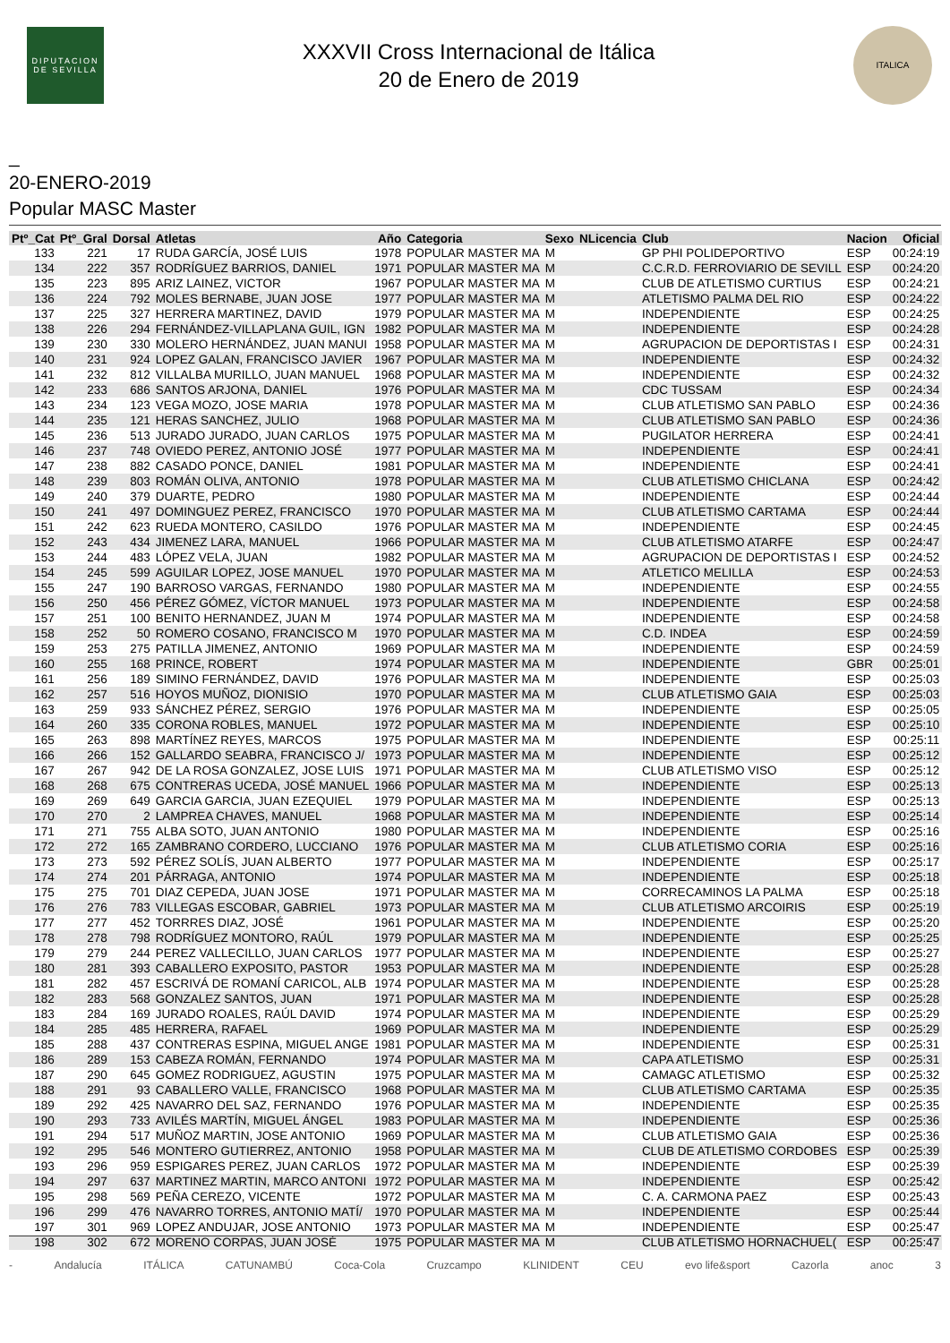DIPUTACION DE SEVILLA
XXXVII Cross Internacional de Itálica
20 de Enero de 2019
ITALICA
_
20-ENERO-2019
Popular MASC Master
| Ptº_Cat | Ptº_Gral | Dorsal | Atletas | Año | Categoria | Sexo | NLicencia | Club | Nacion | Oficial |
| --- | --- | --- | --- | --- | --- | --- | --- | --- | --- | --- |
| 133 | 221 | 17 | RUDA GARCÍA, JOSÉ LUIS | 1978 | POPULAR MASTER MA | M | | GP PHI POLIDEPORTIVO | ESP | 00:24:19 |
| 134 | 222 | 357 | RODRÍGUEZ BARRIOS, DANIEL | 1971 | POPULAR MASTER MA | M | | C.C.R.D. FERROVIARIO DE SEVILL | ESP | 00:24:20 |
| 135 | 223 | 895 | ARIZ LAINEZ, VICTOR | 1967 | POPULAR MASTER MA | M | | CLUB DE ATLETISMO CURTIUS | ESP | 00:24:21 |
| 136 | 224 | 792 | MOLES BERNABE, JUAN JOSE | 1977 | POPULAR MASTER MA | M | | ATLETISMO PALMA DEL RIO | ESP | 00:24:22 |
| 137 | 225 | 327 | HERRERA MARTINEZ, DAVID | 1979 | POPULAR MASTER MA | M | | INDEPENDIENTE | ESP | 00:24:25 |
| 138 | 226 | 294 | FERNÁNDEZ-VILLAPLANA GUIL, IGN | 1982 | POPULAR MASTER MA | M | | INDEPENDIENTE | ESP | 00:24:28 |
| 139 | 230 | 330 | MOLERO HERNÁNDEZ, JUAN MANUI | 1958 | POPULAR MASTER MA | M | | AGRUPACION DE DEPORTISTAS I | ESP | 00:24:31 |
| 140 | 231 | 924 | LOPEZ GALAN, FRANCISCO JAVIER | 1967 | POPULAR MASTER MA | M | | INDEPENDIENTE | ESP | 00:24:32 |
| 141 | 232 | 812 | VILLALBA MURILLO, JUAN MANUEL | 1968 | POPULAR MASTER MA | M | | INDEPENDIENTE | ESP | 00:24:32 |
| 142 | 233 | 686 | SANTOS ARJONA, DANIEL | 1976 | POPULAR MASTER MA | M | | CDC TUSSAM | ESP | 00:24:34 |
| 143 | 234 | 123 | VEGA MOZO, JOSE MARIA | 1978 | POPULAR MASTER MA | M | | CLUB ATLETISMO SAN PABLO | ESP | 00:24:36 |
| 144 | 235 | 121 | HERAS SANCHEZ, JULIO | 1968 | POPULAR MASTER MA | M | | CLUB ATLETISMO SAN PABLO | ESP | 00:24:36 |
| 145 | 236 | 513 | JURADO JURADO, JUAN CARLOS | 1975 | POPULAR MASTER MA | M | | PUGILATOR HERRERA | ESP | 00:24:41 |
| 146 | 237 | 748 | OVIEDO PEREZ, ANTONIO JOSÉ | 1977 | POPULAR MASTER MA | M | | INDEPENDIENTE | ESP | 00:24:41 |
| 147 | 238 | 882 | CASADO PONCE, DANIEL | 1981 | POPULAR MASTER MA | M | | INDEPENDIENTE | ESP | 00:24:41 |
| 148 | 239 | 803 | ROMÁN OLIVA, ANTONIO | 1978 | POPULAR MASTER MA | M | | CLUB ATLETISMO CHICLANA | ESP | 00:24:42 |
| 149 | 240 | 379 | DUARTE, PEDRO | 1980 | POPULAR MASTER MA | M | | INDEPENDIENTE | ESP | 00:24:44 |
| 150 | 241 | 497 | DOMINGUEZ PEREZ, FRANCISCO | 1970 | POPULAR MASTER MA | M | | CLUB ATLETISMO CARTAMA | ESP | 00:24:44 |
| 151 | 242 | 623 | RUEDA MONTERO, CASILDO | 1976 | POPULAR MASTER MA | M | | INDEPENDIENTE | ESP | 00:24:45 |
| 152 | 243 | 434 | JIMENEZ LARA, MANUEL | 1966 | POPULAR MASTER MA | M | | CLUB ATLETISMO ATARFE | ESP | 00:24:47 |
| 153 | 244 | 483 | LÓPEZ VELA, JUAN | 1982 | POPULAR MASTER MA | M | | AGRUPACION DE DEPORTISTAS I | ESP | 00:24:52 |
| 154 | 245 | 599 | AGUILAR LOPEZ, JOSE MANUEL | 1970 | POPULAR MASTER MA | M | | ATLETICO MELILLA | ESP | 00:24:53 |
| 155 | 247 | 190 | BARROSO VARGAS, FERNANDO | 1980 | POPULAR MASTER MA | M | | INDEPENDIENTE | ESP | 00:24:55 |
| 156 | 250 | 456 | PÉREZ GÓMEZ, VÍCTOR MANUEL | 1973 | POPULAR MASTER MA | M | | INDEPENDIENTE | ESP | 00:24:58 |
| 157 | 251 | 100 | BENITO HERNANDEZ, JUAN M | 1974 | POPULAR MASTER MA | M | | INDEPENDIENTE | ESP | 00:24:58 |
| 158 | 252 | 50 | ROMERO COSANO, FRANCISCO M | 1970 | POPULAR MASTER MA | M | | C.D. INDEA | ESP | 00:24:59 |
| 159 | 253 | 275 | PATILLA JIMENEZ, ANTONIO | 1969 | POPULAR MASTER MA | M | | INDEPENDIENTE | ESP | 00:24:59 |
| 160 | 255 | 168 | PRINCE, ROBERT | 1974 | POPULAR MASTER MA | M | | INDEPENDIENTE | GBR | 00:25:01 |
| 161 | 256 | 189 | SIMINO FERNÁNDEZ, DAVID | 1976 | POPULAR MASTER MA | M | | INDEPENDIENTE | ESP | 00:25:03 |
| 162 | 257 | 516 | HOYOS MUÑOZ, DIONISIO | 1970 | POPULAR MASTER MA | M | | CLUB ATLETISMO GAIA | ESP | 00:25:03 |
| 163 | 259 | 933 | SÁNCHEZ PÉREZ, SERGIO | 1976 | POPULAR MASTER MA | M | | INDEPENDIENTE | ESP | 00:25:05 |
| 164 | 260 | 335 | CORONA ROBLES, MANUEL | 1972 | POPULAR MASTER MA | M | | INDEPENDIENTE | ESP | 00:25:10 |
| 165 | 263 | 898 | MARTÍNEZ REYES, MARCOS | 1975 | POPULAR MASTER MA | M | | INDEPENDIENTE | ESP | 00:25:11 |
| 166 | 266 | 152 | GALLARDO SEABRA, FRANCISCO J/ | 1973 | POPULAR MASTER MA | M | | INDEPENDIENTE | ESP | 00:25:12 |
| 167 | 267 | 942 | DE LA ROSA GONZALEZ, JOSE LUIS | 1971 | POPULAR MASTER MA | M | | CLUB ATLETISMO VISO | ESP | 00:25:12 |
| 168 | 268 | 675 | CONTRERAS UCEDA, JOSÉ MANUEL | 1966 | POPULAR MASTER MA | M | | INDEPENDIENTE | ESP | 00:25:13 |
| 169 | 269 | 649 | GARCIA GARCIA, JUAN EZEQUIEL | 1979 | POPULAR MASTER MA | M | | INDEPENDIENTE | ESP | 00:25:13 |
| 170 | 270 | 2 | LAMPREA CHAVES, MANUEL | 1968 | POPULAR MASTER MA | M | | INDEPENDIENTE | ESP | 00:25:14 |
| 171 | 271 | 755 | ALBA SOTO, JUAN ANTONIO | 1980 | POPULAR MASTER MA | M | | INDEPENDIENTE | ESP | 00:25:16 |
| 172 | 272 | 165 | ZAMBRANO CORDERO, LUCCIANO | 1976 | POPULAR MASTER MA | M | | CLUB ATLETISMO CORIA | ESP | 00:25:16 |
| 173 | 273 | 592 | PÉREZ SOLÍS, JUAN ALBERTO | 1977 | POPULAR MASTER MA | M | | INDEPENDIENTE | ESP | 00:25:17 |
| 174 | 274 | 201 | PÁRRAGA, ANTONIO | 1974 | POPULAR MASTER MA | M | | INDEPENDIENTE | ESP | 00:25:18 |
| 175 | 275 | 701 | DIAZ CEPEDA, JUAN JOSE | 1971 | POPULAR MASTER MA | M | | CORRECAMINOS LA PALMA | ESP | 00:25:18 |
| 176 | 276 | 783 | VILLEGAS ESCOBAR, GABRIEL | 1973 | POPULAR MASTER MA | M | | CLUB ATLETISMO ARCOIRIS | ESP | 00:25:19 |
| 177 | 277 | 452 | TORRRES DIAZ, JOSÉ | 1961 | POPULAR MASTER MA | M | | INDEPENDIENTE | ESP | 00:25:20 |
| 178 | 278 | 798 | RODRÍGUEZ MONTORO, RAÚL | 1979 | POPULAR MASTER MA | M | | INDEPENDIENTE | ESP | 00:25:25 |
| 179 | 279 | 244 | PEREZ VALLECILLO, JUAN CARLOS | 1977 | POPULAR MASTER MA | M | | INDEPENDIENTE | ESP | 00:25:27 |
| 180 | 281 | 393 | CABALLERO EXPOSITO, PASTOR | 1953 | POPULAR MASTER MA | M | | INDEPENDIENTE | ESP | 00:25:28 |
| 181 | 282 | 457 | ESCRIVÁ DE ROMANÍ CARICOL, ALB | 1974 | POPULAR MASTER MA | M | | INDEPENDIENTE | ESP | 00:25:28 |
| 182 | 283 | 568 | GONZALEZ SANTOS, JUAN | 1971 | POPULAR MASTER MA | M | | INDEPENDIENTE | ESP | 00:25:28 |
| 183 | 284 | 169 | JURADO ROALES, RAÚL DAVID | 1974 | POPULAR MASTER MA | M | | INDEPENDIENTE | ESP | 00:25:29 |
| 184 | 285 | 485 | HERRERA, RAFAEL | 1969 | POPULAR MASTER MA | M | | INDEPENDIENTE | ESP | 00:25:29 |
| 185 | 288 | 437 | CONTRERAS ESPINA, MIGUEL ANGE | 1981 | POPULAR MASTER MA | M | | INDEPENDIENTE | ESP | 00:25:31 |
| 186 | 289 | 153 | CABEZA ROMÁN, FERNANDO | 1974 | POPULAR MASTER MA | M | | CAPA ATLETISMO | ESP | 00:25:31 |
| 187 | 290 | 645 | GOMEZ RODRIGUEZ, AGUSTIN | 1975 | POPULAR MASTER MA | M | | CAMAGC ATLETISMO | ESP | 00:25:32 |
| 188 | 291 | 93 | CABALLERO VALLE, FRANCISCO | 1968 | POPULAR MASTER MA | M | | CLUB ATLETISMO CARTAMA | ESP | 00:25:35 |
| 189 | 292 | 425 | NAVARRO DEL SAZ, FERNANDO | 1976 | POPULAR MASTER MA | M | | INDEPENDIENTE | ESP | 00:25:35 |
| 190 | 293 | 733 | AVILÉS MARTÍN, MIGUEL ÁNGEL | 1983 | POPULAR MASTER MA | M | | INDEPENDIENTE | ESP | 00:25:36 |
| 191 | 294 | 517 | MUÑOZ MARTIN, JOSE ANTONIO | 1969 | POPULAR MASTER MA | M | | CLUB ATLETISMO GAIA | ESP | 00:25:36 |
| 192 | 295 | 546 | MONTERO GUTIERREZ, ANTONIO | 1958 | POPULAR MASTER MA | M | | CLUB DE ATLETISMO CORDOBES | ESP | 00:25:39 |
| 193 | 296 | 959 | ESPIGARES PEREZ, JUAN CARLOS | 1972 | POPULAR MASTER MA | M | | INDEPENDIENTE | ESP | 00:25:39 |
| 194 | 297 | 637 | MARTINEZ MARTIN, MARCO ANTONI | 1972 | POPULAR MASTER MA | M | | INDEPENDIENTE | ESP | 00:25:42 |
| 195 | 298 | 569 | PEÑA CEREZO, VICENTE | 1972 | POPULAR MASTER MA | M | | C. A. CARMONA PAEZ | ESP | 00:25:43 |
| 196 | 299 | 476 | NAVARRO TORRES, ANTONIO MATÍ/ | 1970 | POPULAR MASTER MA | M | | INDEPENDIENTE | ESP | 00:25:44 |
| 197 | 301 | 969 | LOPEZ ANDUJAR, JOSE ANTONIO | 1973 | POPULAR MASTER MA | M | | INDEPENDIENTE | ESP | 00:25:47 |
| 198 | 302 | 672 | MORENO CORPAS, JUAN JOSÉ | 1975 | POPULAR MASTER MA | M | | CLUB ATLETISMO HORNACHUEL( | ESP | 00:25:47 |
- Andalucía ITÁLICA CATUNAMBÚ Coca-Cola Cruzcampo KLINIDENT CEU evo life&sport Cazorla anoc 3